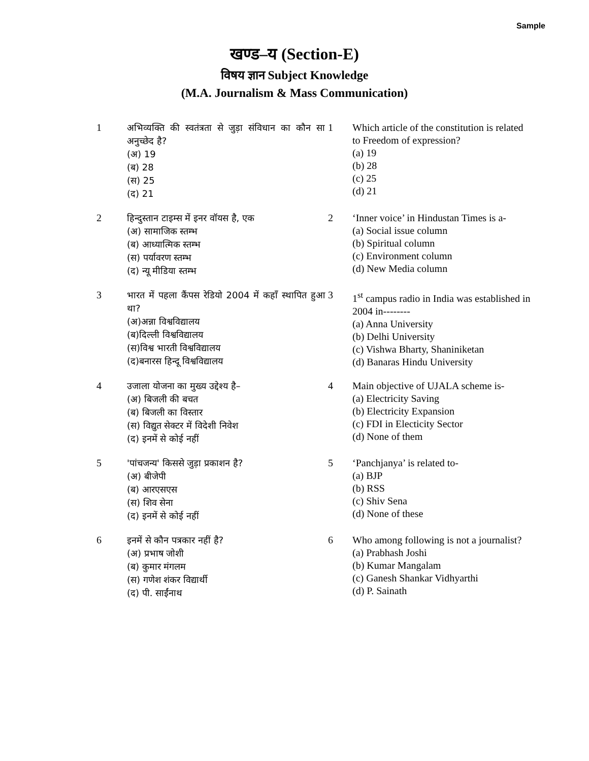Sample
खण्ड–य (Section-E)
विषय ज्ञान Subject Knowledge
(M.A. Journalism & Mass Communication)
| 1 | अभिव्यक्ति की स्वतंत्रता से जुड़ा संविधान का कौन सा अनुच्छेद है? (अ) 19 (ब) 28 (स) 25 (द) 21 | 1 | Which article of the constitution is related to Freedom of expression? (a) 19 (b) 28 (c) 25 (d) 21 |
| 2 | हिन्दुस्तान टाइम्स में इनर वॉयस है, एक (अ) सामाजिक स्तम्भ (ब) आध्यात्मिक स्तम्भ (स) पर्यावरण स्तम्भ (द) न्यू मीडिया स्तम्भ | 2 | ‘Inner voice’ in Hindustan Times is a- (a) Social issue column (b) Spiritual column (c) Environment column (d) New Media column |
| 3 | भारत में पहला कैंपस रेडियो 2004 में कहाँ स्थापित हुआ था? (अ)अन्ना विश्वविद्यालय (ब)दिल्ली विश्वविद्यालय (स)विश्व भारती विश्वविद्यालय (द)बनारस हिन्दू विश्वविद्यालय | 3 | 1<sup>st</sup> campus radio in India was established in 2004 in-------- (a) Anna University (b) Delhi University (c) Vishwa Bharty, Shaniniketan (d) Banaras Hindu University |
| 4 | उजाला योजना का मुख्य उद्देश्य है– (अ) बिजली की बचत (ब) बिजली का विस्तार (स) विद्युत सेक्टर में विदेशी निवेश (द) इनमें से कोई नहीं | 4 | Main objective of UJALA scheme is- (a) Electricity Saving (b) Electricity Expansion (c) FDI in Electicity Sector (d) None of them |
| 5 | 'पांचजन्य' किससे जुड़ा प्रकाशन है? (अ) बीजेपी (ब) आरएसएस (स) शिव सेना (द) इनमें से कोई नहीं | 5 | ‘Panchjanya’ is related to- (a) BJP (b) RSS (c) Shiv Sena (d) None of these |
| 6 | इनमें से कौन पत्रकार नहीं है? (अ) प्रभाष जोशी (ब) कुमार मंगलम (स) गणेश शंकर विद्यार्थी (द) पी. साईंनाथ | 6 | Who among following is not a journalist? (a) Prabhash Joshi (b) Kumar Mangalam (c) Ganesh Shankar Vidhyarthi (d) P. Sainath |